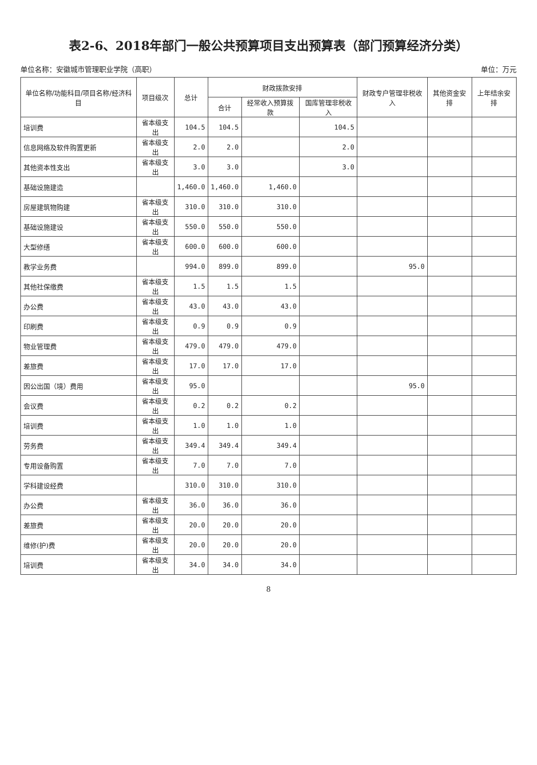表2-6、2018年部门一般公共预算项目支出预算表（部门预算经济分类）
单位名称：安徽城市管理职业学院（高职） 单位：万元
| 单位名称/功能科目/项目名称/经济科目 | 项目级次 | 总计 | 财政拨款安排 | | | 财政专户管理非税收入 | 其他资金安排 | 上年结余安排 |
| --- | --- | --- | --- | --- | --- | --- | --- | --- |
| | | | 合计 | 经常收入预算拨款 | 国库管理非税收入 | | | |
| 培训费 | 省本级支出 | 104.5 | 104.5 | | 104.5 | | | |
| 信息网络及软件购置更新 | 省本级支出 | 2.0 | 2.0 | | 2.0 | | | |
| 其他资本性支出 | 省本级支出 | 3.0 | 3.0 | | 3.0 | | | |
| 基础设施建造 | | 1,460.0 | 1,460.0 | 1,460.0 | | | | |
| 房屋建筑物购建 | 省本级支出 | 310.0 | 310.0 | 310.0 | | | | |
| 基础设施建设 | 省本级支出 | 550.0 | 550.0 | 550.0 | | | | |
| 大型修缮 | 省本级支出 | 600.0 | 600.0 | 600.0 | | | | |
| 教学业务费 | | 994.0 | 899.0 | 899.0 | | 95.0 | | |
| 其他社保缴费 | 省本级支出 | 1.5 | 1.5 | 1.5 | | | | |
| 办公费 | 省本级支出 | 43.0 | 43.0 | 43.0 | | | | |
| 印刷费 | 省本级支出 | 0.9 | 0.9 | 0.9 | | | | |
| 物业管理费 | 省本级支出 | 479.0 | 479.0 | 479.0 | | | | |
| 差旅费 | 省本级支出 | 17.0 | 17.0 | 17.0 | | | | |
| 因公出国（境）费用 | 省本级支出 | 95.0 | | | | 95.0 | | |
| 会议费 | 省本级支出 | 0.2 | 0.2 | 0.2 | | | | |
| 培训费 | 省本级支出 | 1.0 | 1.0 | 1.0 | | | | |
| 劳务费 | 省本级支出 | 349.4 | 349.4 | 349.4 | | | | |
| 专用设备购置 | 省本级支出 | 7.0 | 7.0 | 7.0 | | | | |
| 学科建设经费 | | 310.0 | 310.0 | 310.0 | | | | |
| 办公费 | 省本级支出 | 36.0 | 36.0 | 36.0 | | | | |
| 差旅费 | 省本级支出 | 20.0 | 20.0 | 20.0 | | | | |
| 维修(护)费 | 省本级支出 | 20.0 | 20.0 | 20.0 | | | | |
| 培训费 | 省本级支出 | 34.0 | 34.0 | 34.0 | | | | |
8